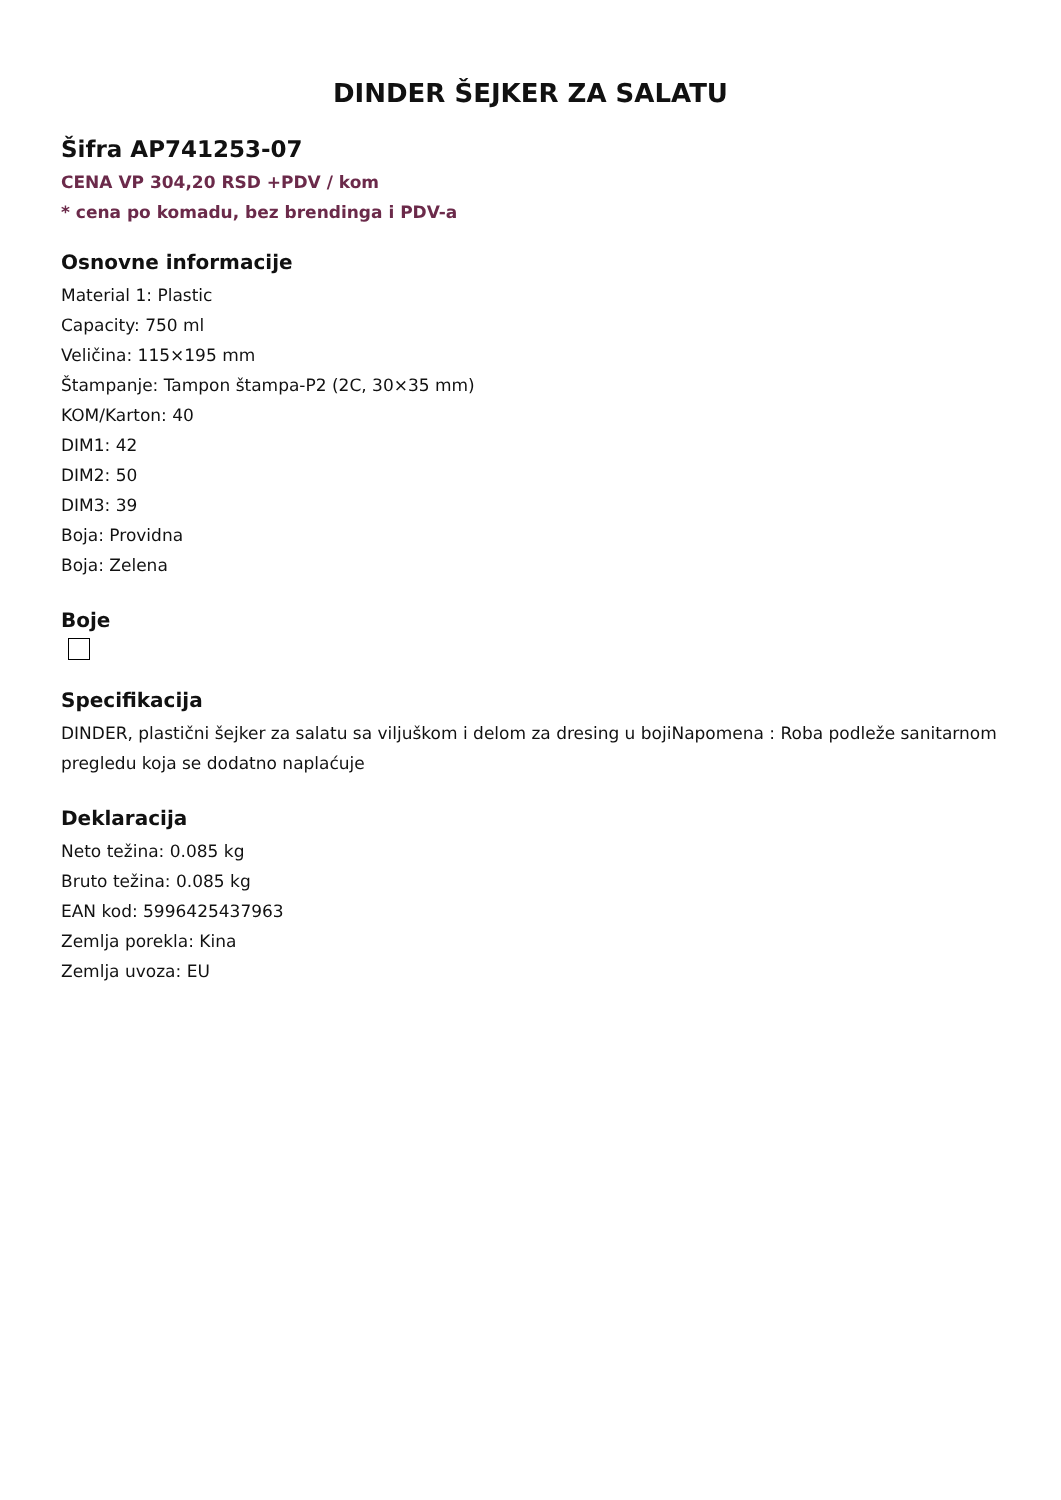DINDER ŠEJKER ZA SALATU
Šifra AP741253-07
CENA VP 304,20 RSD +PDV / kom
* cena po komadu, bez brendinga i PDV-a
Osnovne informacije
Material 1: Plastic
Capacity: 750 ml
Veličina: 115×195 mm
Štampanje: Tampon štampa-P2 (2C, 30×35 mm)
KOM/Karton: 40
DIM1: 42
DIM2: 50
DIM3: 39
Boja: Providna
Boja: Zelena
Boje
Specifikacija
DINDER, plastični šejker za salatu sa viljuškom i delom za dresing u bojiNapomena : Roba podleže sanitarnom pregledu koja se dodatno naplaćuje
Deklaracija
Neto težina: 0.085 kg
Bruto težina: 0.085 kg
EAN kod: 5996425437963
Zemlja porekla: Kina
Zemlja uvoza: EU